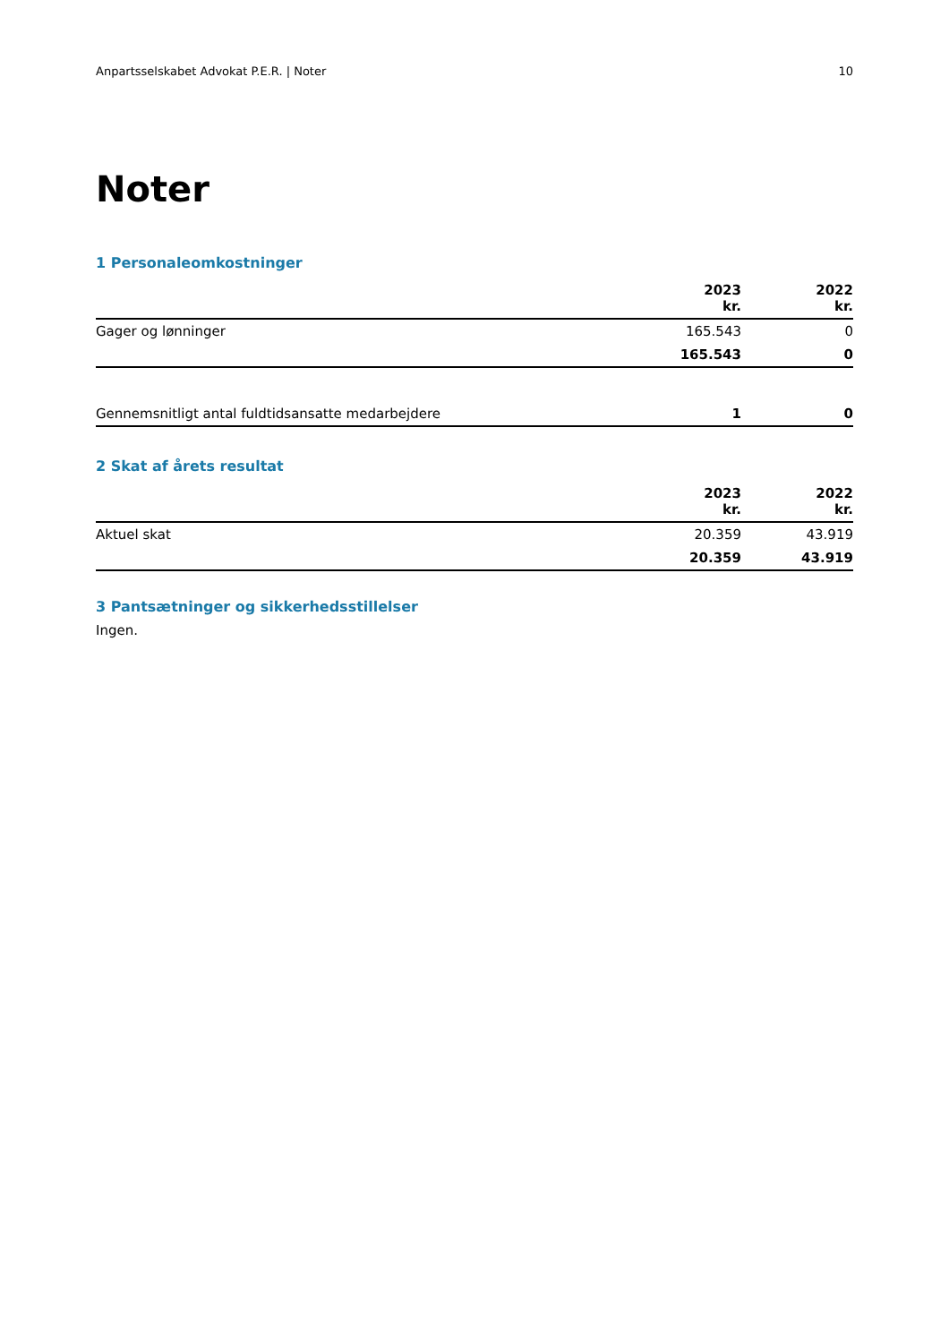Anpartsselskabet Advokat P.E.R. | Noter 10
Noter
1 Personaleomkostninger
| | 2023 kr. | 2022 kr. |
| --- | --- | --- |
| Gager og lønninger | 165.543 | 0 |
| | 165.543 | 0 |
| Gennemsnitligt antal fuldtidsansatte medarbejdere | 1 | 0 |
2 Skat af årets resultat
| | 2023 kr. | 2022 kr. |
| --- | --- | --- |
| Aktuel skat | 20.359 | 43.919 |
| | 20.359 | 43.919 |
3 Pantsætninger og sikkerhedsstillelser
Ingen.